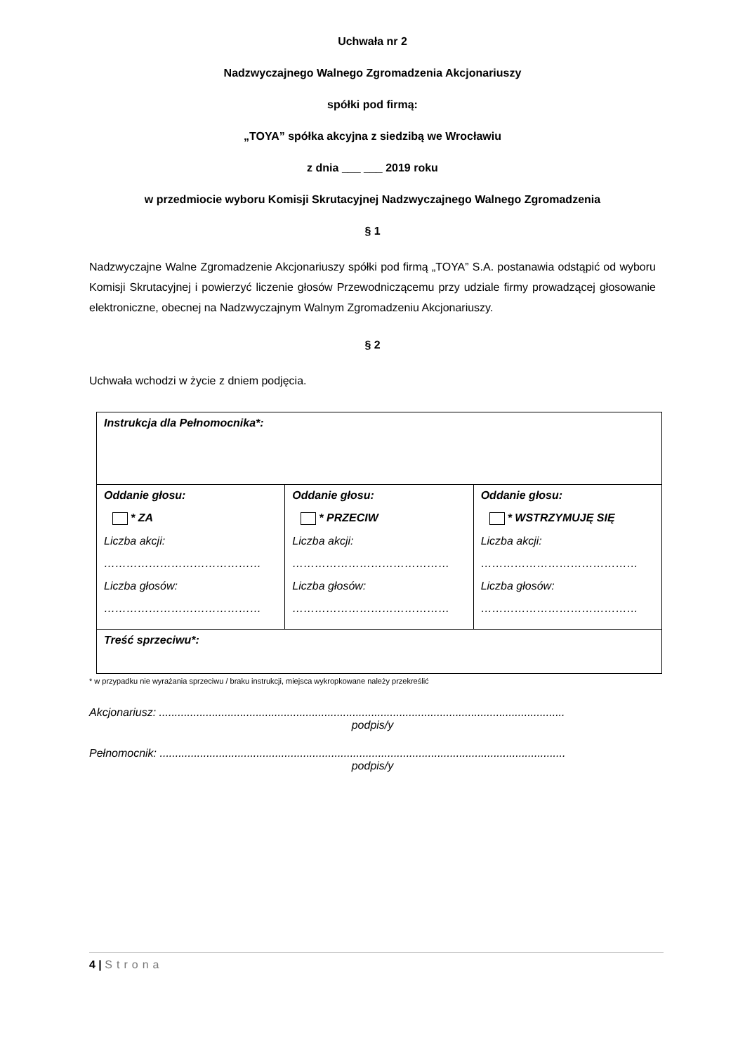Uchwała nr 2
Nadzwyczajnego Walnego Zgromadzenia Akcjonariuszy
spółki pod firmą:
„TOYA” spółka akcyjna z siedzibą we Wrocławiu
z dnia ___ ___ 2019 roku
w przedmiocie wyboru Komisji Skrutacyjnej Nadzwyczajnego Walnego Zgromadzenia
§ 1
Nadzwyczajne Walne Zgromadzenie Akcjonariuszy spółki pod firmą „TOYA” S.A. postanawia odstąpić od wyboru Komisji Skrutacyjnej i powierzyć liczenie głosów Przewodniczącemu przy udziale firmy prowadzącej głosowanie elektroniczne, obecnej na Nadzwyczajnym Walnym Zgromadzeniu Akcjonariuszy.
§ 2
Uchwała wchodzi w życie z dniem podjęcia.
| Instrukcja dla Pełnomocnika*: | | |
| Oddanie głosu: * ZA Liczba akcji: …………………………………… Liczba głosów: …………………………………… | Oddanie głosu: * PRZECIW Liczba akcji: …………………………………… Liczba głosów: …………………………………… | Oddanie głosu: * WSTRZYMUJĘ SIĘ Liczba akcji: …………………………………… Liczba głosów: …………………………………… |
| Treść sprzeciwu*: | | |
* w przypadku nie wyrażania sprzeciwu / braku instrukcji, miejsca wykropkowane należy przekreślić
Akcjonariusz: ..................................................................................................................................
podpis/y
Pełnomocnik: ..................................................................................................................................
podpis/y
4 | Strona